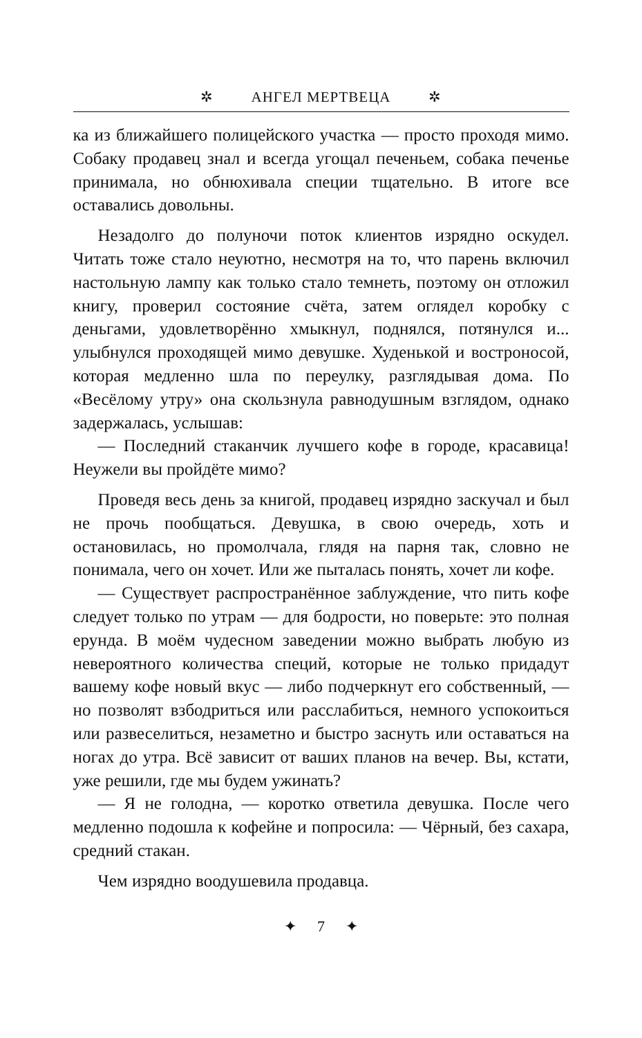✲ АНГЕЛ МЕРТВЕЦА ✲
ка из ближайшего полицейского участка — просто проходя мимо. Собаку продавец знал и всегда угощал печеньем, собака печенье принимала, но обнюхивала специи тщательно. В итоге все оставались довольны.
Незадолго до полуночи поток клиентов изрядно оскудел. Читать тоже стало неуютно, несмотря на то, что парень включил настольную лампу как только стало темнеть, поэтому он отложил книгу, проверил состояние счёта, затем оглядел коробку с деньгами, удовлетворённо хмыкнул, поднялся, потянулся и... улыбнулся проходящей мимо девушке. Худенькой и востроносой, которая медленно шла по переулку, разглядывая дома. По «Весёлому утру» она скользнула равнодушным взглядом, однако задержалась, услышав:
— Последний стаканчик лучшего кофе в городе, красавица! Неужели вы пройдёте мимо?
Проведя весь день за книгой, продавец изрядно заскучал и был не прочь пообщаться. Девушка, в свою очередь, хоть и остановилась, но промолчала, глядя на парня так, словно не понимала, чего он хочет. Или же пыталась понять, хочет ли кофе.
— Существует распространённое заблуждение, что пить кофе следует только по утрам — для бодрости, но поверьте: это полная ерунда. В моём чудесном заведении можно выбрать любую из невероятного количества специй, которые не только придадут вашему кофе новый вкус — либо подчеркнут его собственный, — но позволят взбодриться или расслабиться, немного успокоиться или развеселиться, незаметно и быстро заснуть или оставаться на ногах до утра. Всё зависит от ваших планов на вечер. Вы, кстати, уже решили, где мы будем ужинать?
— Я не голодна, — коротко ответила девушка. После чего медленно подошла к кофейне и попросила: — Чёрный, без сахара, средний стакан.
Чем изрядно воодушевила продавца.
✦ 7 ✦